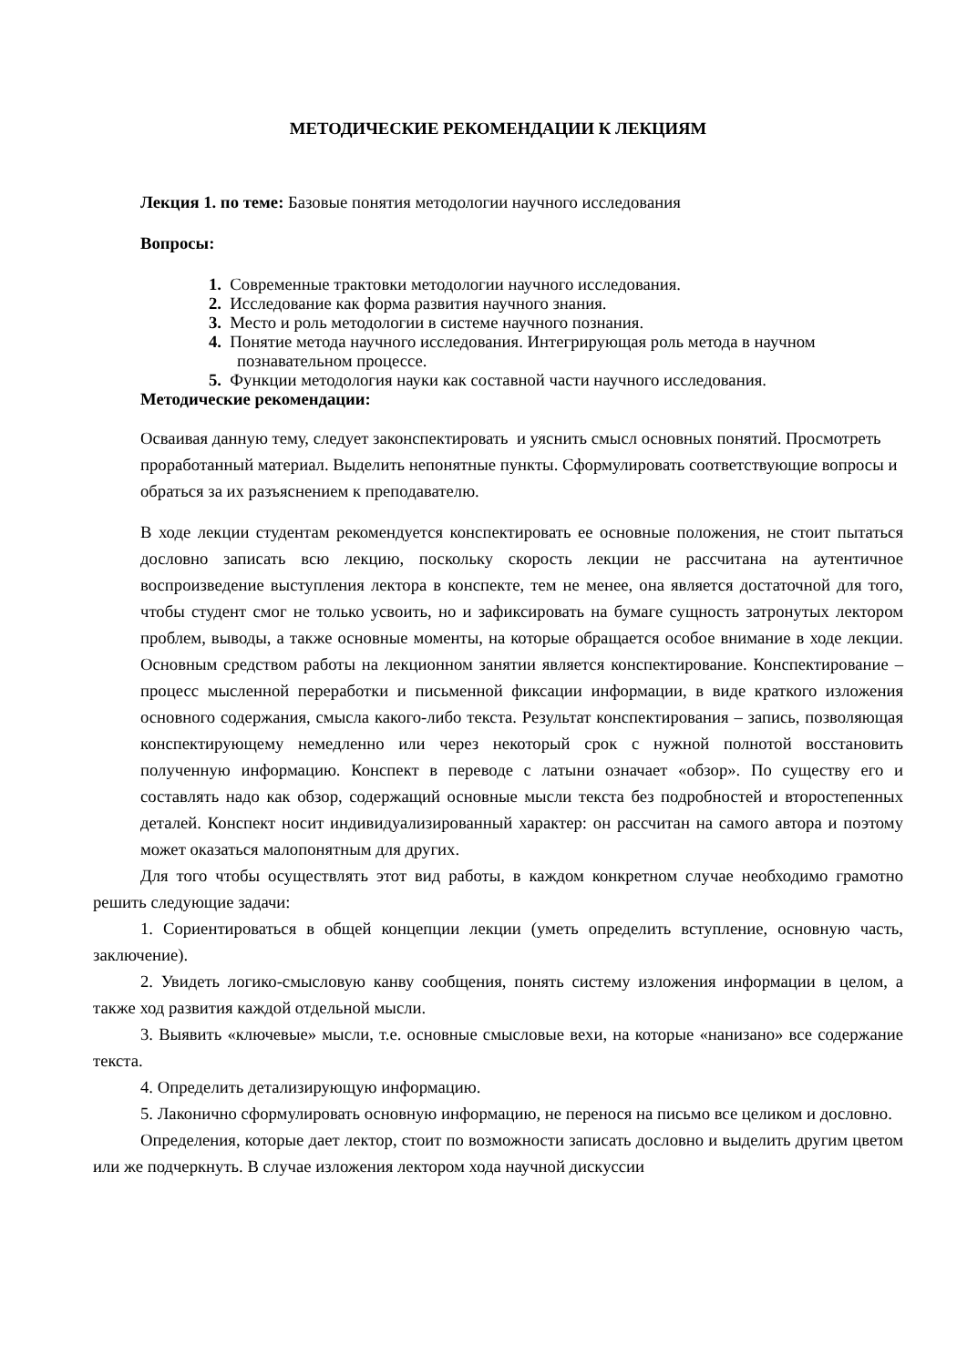МЕТОДИЧЕСКИЕ РЕКОМЕНДАЦИИ К ЛЕКЦИЯМ
Лекция 1. по теме: Базовые понятия методологии научного исследования
Вопросы:
1. Современные трактовки методологии научного исследования.
2. Исследование как форма развития научного знания.
3. Место и роль методологии в системе научного познания.
4. Понятие метода научного исследования. Интегрирующая роль метода в научном познавательном процессе.
5. Функции методология науки как составной части научного исследования.
Методические рекомендации:
Осваивая данную тему, следует законспектировать и уяснить смысл основных понятий. Просмотреть проработанный материал. Выделить непонятные пункты. Сформулировать соответствующие вопросы и обраться за их разъяснением к преподавателю.
В ходе лекции студентам рекомендуется конспектировать ее основные положения, не стоит пытаться дословно записать всю лекцию, поскольку скорость лекции не рассчитана на аутентичное воспроизведение выступления лектора в конспекте, тем не менее, она является достаточной для того, чтобы студент смог не только усвоить, но и зафиксировать на бумаге сущность затронутых лектором проблем, выводы, а также основные моменты, на которые обращается особое внимание в ходе лекции. Основным средством работы на лекционном занятии является конспектирование. Конспектирование – процесс мысленной переработки и письменной фиксации информации, в виде краткого изложения основного содержания, смысла какого-либо текста. Результат конспектирования – запись, позволяющая конспектирующему немедленно или через некоторый срок с нужной полнотой восстановить полученную информацию. Конспект в переводе с латыни означает «обзор». По существу его и составлять надо как обзор, содержащий основные мысли текста без подробностей и второстепенных деталей. Конспект носит индивидуализированный характер: он рассчитан на самого автора и поэтому может оказаться малопонятным для других.
Для того чтобы осуществлять этот вид работы, в каждом конкретном случае необходимо грамотно решить следующие задачи:
1. Сориентироваться в общей концепции лекции (уметь определить вступление, основную часть, заключение).
2. Увидеть логико-смысловую канву сообщения, понять систему изложения информации в целом, а также ход развития каждой отдельной мысли.
3. Выявить «ключевые» мысли, т.е. основные смысловые вехи, на которые «нанизано» все содержание текста.
4. Определить детализирующую информацию.
5. Лаконично сформулировать основную информацию, не перенося на письмо все целиком и дословно.
Определения, которые дает лектор, стоит по возможности записать дословно и выделить другим цветом или же подчеркнуть. В случае изложения лектором хода научной дискуссии